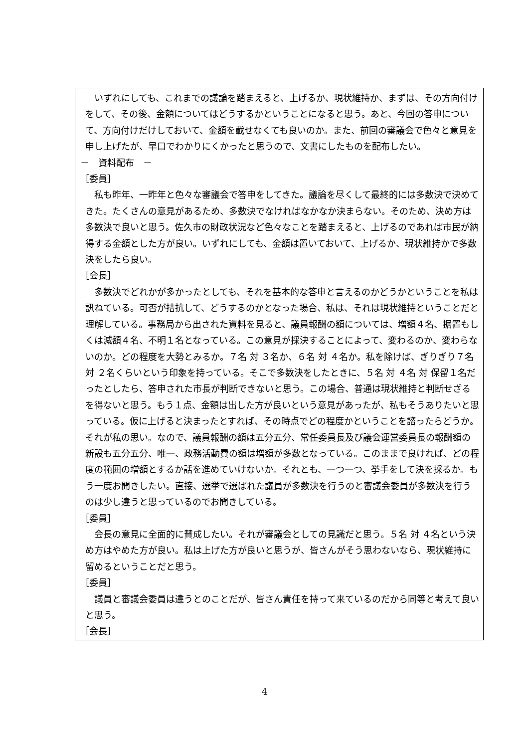いずれにしても、これまでの議論を踏まえると、上げるか、現状維持か、まずは、その方向付けをして、その後、金額についてはどうするかということになると思う。あと、今回の答申について、方向付けだけしておいて、金額を載せなくても良いのか。また、前回の審議会で色々と意見を申し上げたが、早口でわかりにくかったと思うので、文書にしたものを配布したい。
－　資料配布　－
［委員］
私も昨年、一昨年と色々な審議会で答申をしてきた。議論を尽くして最終的には多数決で決めてきた。たくさんの意見があるため、多数決でなければなかなか決まらない。そのため、決め方は多数決で良いと思う。佐久市の財政状況など色々なことを踏まえると、上げるのであれば市民が納得する金額とした方が良い。いずれにしても、金額は置いておいて、上げるか、現状維持かで多数決をしたら良い。
［会長］
多数決でどれかが多かったとしても、それを基本的な答申と言えるのかどうかということを私は訊ねている。可否が拮抗して、どうするのかとなった場合、私は、それは現状維持ということだと理解している。事務局から出された資料を見ると、議員報酬の額については、増額４名、据置もしくは減額４名、不明１名となっている。この意見が採決することによって、変わるのか、変わらないのか。どの程度を大勢とみるか。７名 対 ３名か、６名 対 ４名か。私を除けば、ぎりぎり７名 対 ２名くらいという印象を持っている。そこで多数決をしたときに、５名 対 ４名 対 保留１名だったとしたら、答申された市長が判断できないと思う。この場合、普通は現状維持と判断せざるを得ないと思う。もう１点、金額は出した方が良いという意見があったが、私もそうありたいと思っている。仮に上げると決まったとすれば、その時点でどの程度かということを諮ったらどうか。それが私の思い。なので、議員報酬の額は五分五分、常任委員長及び議会運営委員長の報酬額の新設も五分五分、唯一、政務活動費の額は増額が多数となっている。このままで良ければ、どの程度の範囲の増額とするか話を進めていけないか。それとも、一つ一つ、挙手をして決を採るか。もう一度お聞きしたい。直接、選挙で選ばれた議員が多数決を行うのと審議会委員が多数決を行うのは少し違うと思っているのでお聞きしている。
［委員］
会長の意見に全面的に賛成したい。それが審議会としての見識だと思う。５名 対 ４名という決め方はやめた方が良い。私は上げた方が良いと思うが、皆さんがそう思わないなら、現状維持に留めるということだと思う。
［委員］
議員と審議会委員は違うとのことだが、皆さん責任を持って来ているのだから同等と考えて良いと思う。
［会長］
4